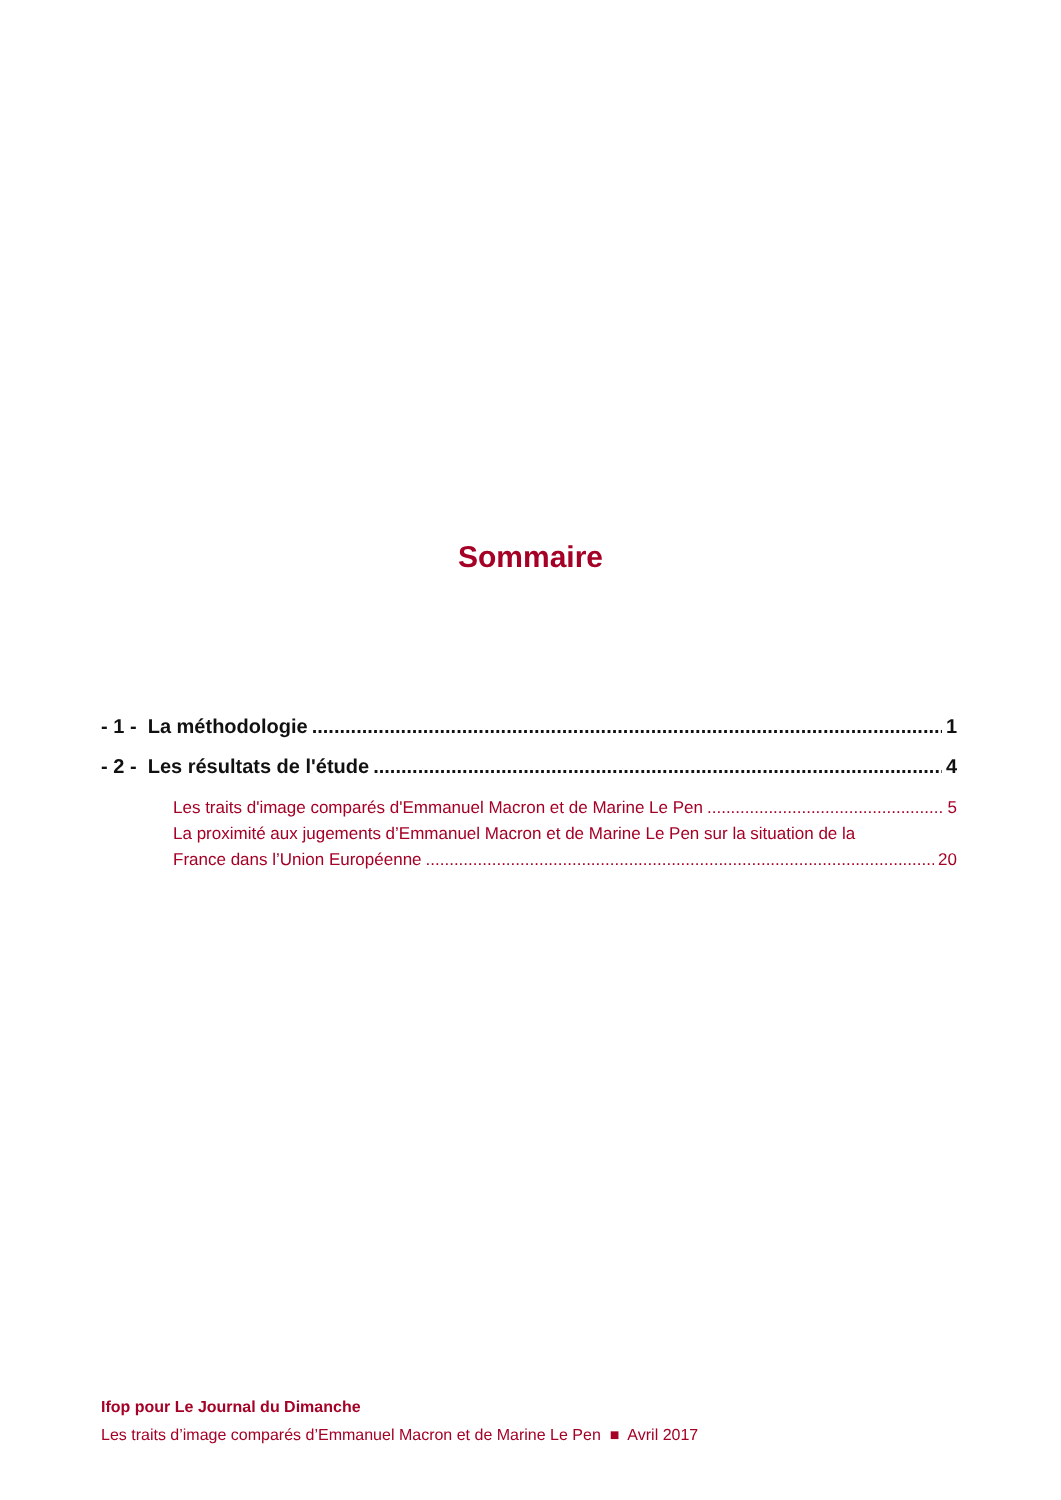Sommaire
- 1 - La méthodologie 1
- 2 - Les résultats de l'étude 4
Les traits d'image comparés d'Emmanuel Macron et de Marine Le Pen 5
La proximité aux jugements d’Emmanuel Macron et de Marine Le Pen sur la situation de la
France dans l’Union Européenne 20
Ifop pour Le Journal du Dimanche
Les traits d’image comparés d’Emmanuel Macron et de Marine Le Pen ■ Avril 2017